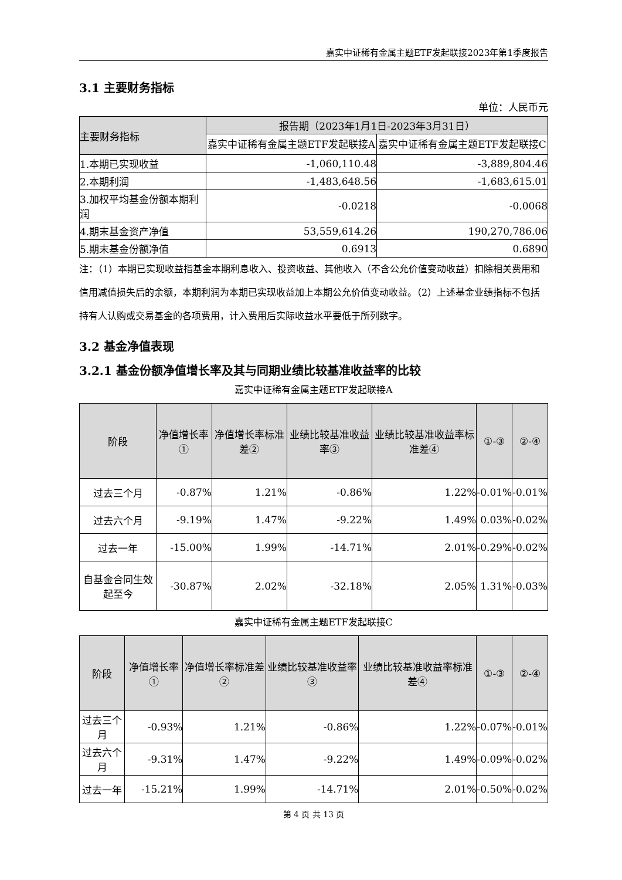嘉实中证稀有金属主题ETF发起联接2023年第1季度报告
3.1 主要财务指标
单位：人民币元
| 主要财务指标 | 报告期（2023年1月1日-2023年3月31日） | |
| --- | --- | --- |
| | 嘉实中证稀有金属主题ETF发起联接A | 嘉实中证稀有金属主题ETF发起联接C |
| 1.本期已实现收益 | -1,060,110.48 | -3,889,804.46 |
| 2.本期利润 | -1,483,648.56 | -1,683,615.01 |
| 3.加权平均基金份额本期利润 | -0.0218 | -0.0068 |
| 4.期末基金资产净值 | 53,559,614.26 | 190,270,786.06 |
| 5.期末基金份额净值 | 0.6913 | 0.6890 |
注：（1）本期已实现收益指基金本期利息收入、投资收益、其他收入（不含公允价值变动收益）扣除相关费用和信用减值损失后的余额，本期利润为本期已实现收益加上本期公允价值变动收益。（2）上述基金业绩指标不包括持有人认购或交易基金的各项费用，计入费用后实际收益水平要低于所列数字。
3.2 基金净值表现
3.2.1 基金份额净值增长率及其与同期业绩比较基准收益率的比较
嘉实中证稀有金属主题ETF发起联接A
| 阶段 | 净值增长率① | 净值增长率标准差② | 业绩比较基准收益率③ | 业绩比较基准收益率标准差④ | ①-③ | ②-④ |
| --- | --- | --- | --- | --- | --- | --- |
| 过去三个月 | -0.87% | 1.21% | -0.86% | 1.22% | -0.01% | -0.01% |
| 过去六个月 | -9.19% | 1.47% | -9.22% | 1.49% | 0.03% | -0.02% |
| 过去一年 | -15.00% | 1.99% | -14.71% | 2.01% | -0.29% | -0.02% |
| 自基金合同生效起至今 | -30.87% | 2.02% | -32.18% | 2.05% | 1.31% | -0.03% |
嘉实中证稀有金属主题ETF发起联接C
| 阶段 | 净值增长率① | 净值增长率标准差② | 业绩比较基准收益率③ | 业绩比较基准收益率标准差④ | ①-③ | ②-④ |
| --- | --- | --- | --- | --- | --- | --- |
| 过去三个月 | -0.93% | 1.21% | -0.86% | 1.22% | -0.07% | -0.01% |
| 过去六个月 | -9.31% | 1.47% | -9.22% | 1.49% | -0.09% | -0.02% |
| 过去一年 | -15.21% | 1.99% | -14.71% | 2.01% | -0.50% | -0.02% |
第 4 页 共 13 页